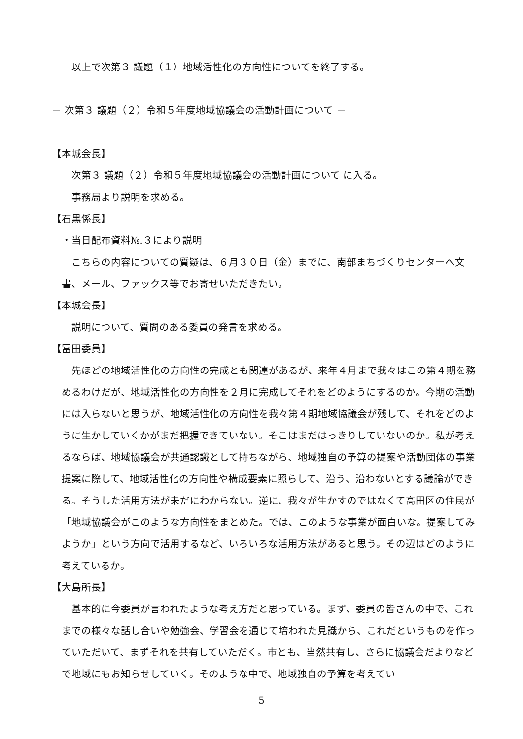以上で次第３ 議題（１）地域活性化の方向性についてを終了する。
－ 次第３ 議題（２）令和５年度地域協議会の活動計画について －
【本城会長】
次第３ 議題（２）令和５年度地域協議会の活動計画について に入る。
事務局より説明を求める。
【石黒係長】
・当日配布資料№.３により説明
こちらの内容についての質疑は、６月３０日（金）までに、南部まちづくりセンターへ文書、メール、ファックス等でお寄せいただきたい。
【本城会長】
説明について、質問のある委員の発言を求める。
【冨田委員】
先ほどの地域活性化の方向性の完成とも関連があるが、来年４月まで我々はこの第４期を務めるわけだが、地域活性化の方向性を２月に完成してそれをどのようにするのか。今期の活動には入らないと思うが、地域活性化の方向性を我々第４期地域協議会が残して、それをどのように生かしていくかがまだ把握できていない。そこはまだはっきりしていないのか。私が考えるならば、地域協議会が共通認識として持ちながら、地域独自の予算の提案や活動団体の事業提案に際して、地域活性化の方向性や構成要素に照らして、沿う、沿わないとする議論ができる。そうした活用方法が未だにわからない。逆に、我々が生かすのではなくて高田区の住民が「地域協議会がこのような方向性をまとめた。では、このような事業が面白いな。提案してみようか」という方向で活用するなど、いろいろな活用方法があると思う。その辺はどのように考えているか。
【大島所長】
基本的に今委員が言われたような考え方だと思っている。まず、委員の皆さんの中で、これまでの様々な話し合いや勉強会、学習会を通じて培われた見識から、これだというものを作っていただいて、まずそれを共有していただく。市とも、当然共有し、さらに協議会だよりなどで地域にもお知らせしていく。そのような中で、地域独自の予算を考えてい
5